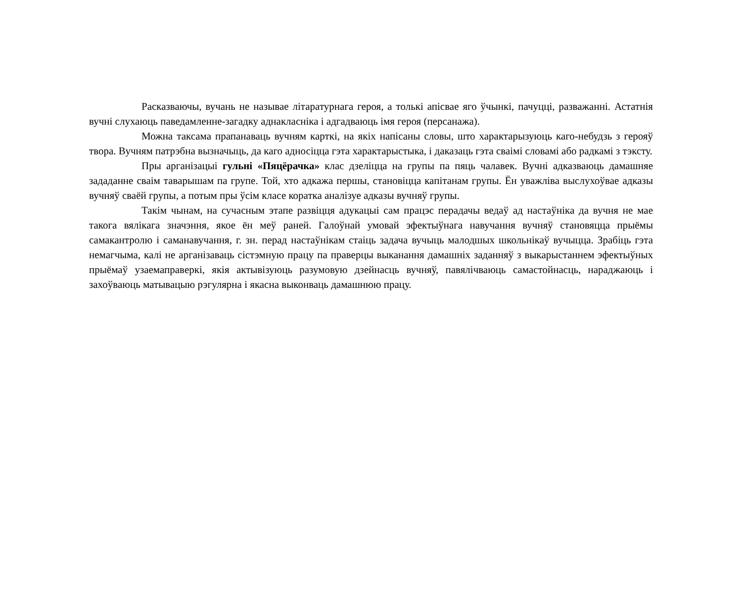Расказваючы, вучань не называе літаратурнага героя, а толькі апісвае яго ўчынкі, пачуцці, разважанні. Астатнія вучні слухаюць паведамленне-загадку аднакласніка і адгадваюць імя героя (персанажа).
Можна таксама прапанаваць вучням карткі, на якіх напісаны словы, што характарызуюць каго-небудзь з герояў твора. Вучням патрэбна вызначыць, да каго адносіцца гэта характарыстыка, і даказаць гэта сваімі словамі або радкамі з тэксту.
Пры арганізацыі гульні «Пяцёрачка» клас дзеліцца на групы па пяць чалавек. Вучні адказваюць дамашняе зададанне сваім таварышам па групе. Той, хто адкажа першы, становіцца капітанам групы. Ён уважліва выслухоўвае адказы вучняў сваёй групы, а потым пры ўсім класе коратка аналізуе адказы вучняў групы.
Такім чынам, на сучасным этапе развіцця адукацыі сам працэс перадачы ведаў ад настаўніка да вучня не мае такога вялікага значэння, якое ён меў раней. Галоўнай умовай эфектыўнага навучання вучняў становяцца прыёмы самакантролю і саманавучання, г. зн. перад настаўнікам стаіць задача вучыць малодшых школьнікаў вучыцца. Зрабіць гэта немагчыма, калі не арганізаваць сістэмную працу па праверцы выканання дамашніх заданняў з выкарыстаннем эфектыўных прыёмаў узаемаправеркі, якія актывізуюць разумовую дзейнасць вучняў, павялічваюць самастойнасць, нараджаюць і захоўваюць матывацыю рэгулярна і якасна выконваць дамашнюю працу.